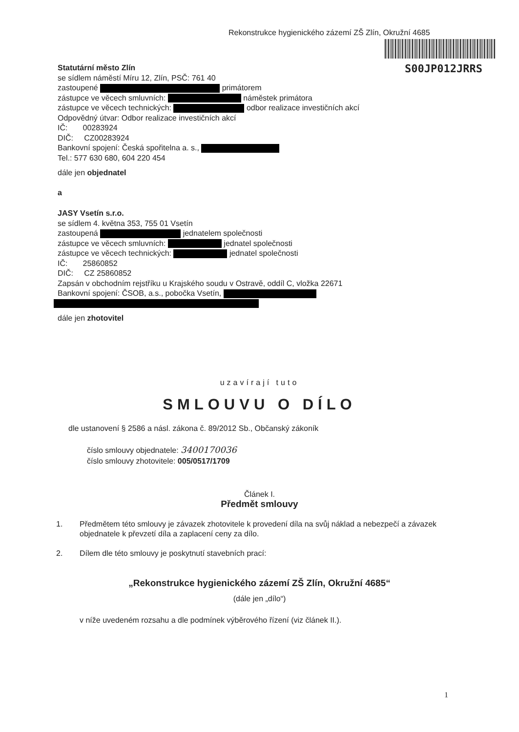Rekonstrukce hygienického zázemí ZŠ Zlín, Okružní 4685
S00JP012JRRS
Statutární město Zlín
se sídlem náměstí Míru 12, Zlín, PSČ: 761 40
zastoupené primátorem
zástupce ve věcech smluvních: náměstek primátora
zástupce ve věcech technických: odbor realizace investičních akcí
Odpovědný útvar: Odbor realizace investičních akcí
IČ: 00283924
DIČ: CZ00283924
Bankovní spojení: Česká spořitelna a. s.,
Tel.: 577 630 680, 604 220 454
dále jen objednatel
a
JASY Vsetín s.r.o.
se sídlem 4. května 353, 755 01 Vsetín
zastoupená jednatelem společnosti
zástupce ve věcech smluvních: jednatel společnosti
zástupce ve věcech technických: jednatel společnosti
IČ: 25860852
DIČ: CZ 25860852
Zapsán v obchodním rejstříku u Krajského soudu v Ostravě, oddíl C, vložka 22671
Bankovní spojení: ČSOB, a.s., pobočka Vsetín,
dále jen zhotovitel
uzavírají tuto
SMLOUVU O DÍLO
dle ustanovení § 2586 a násl. zákona č. 89/2012 Sb., Občanský zákoník
číslo smlouvy objednatele: 3400170036
číslo smlouvy zhotovitele: 005/0517/1709
Článek I.
Předmět smlouvy
1. Předmětem této smlouvy je závazek zhotovitele k provedení díla na svůj náklad a nebezpečí a závazek objednatele k převzetí díla a zaplacení ceny za dílo.
2. Dílem dle této smlouvy je poskytnutí stavebních prací:
„Rekonstrukce hygienického zázemí ZŠ Zlín, Okružní 4685“
(dále jen „dílo“)
v níže uvedeném rozsahu a dle podmínek výběrového řízení (viz článek II.).
1